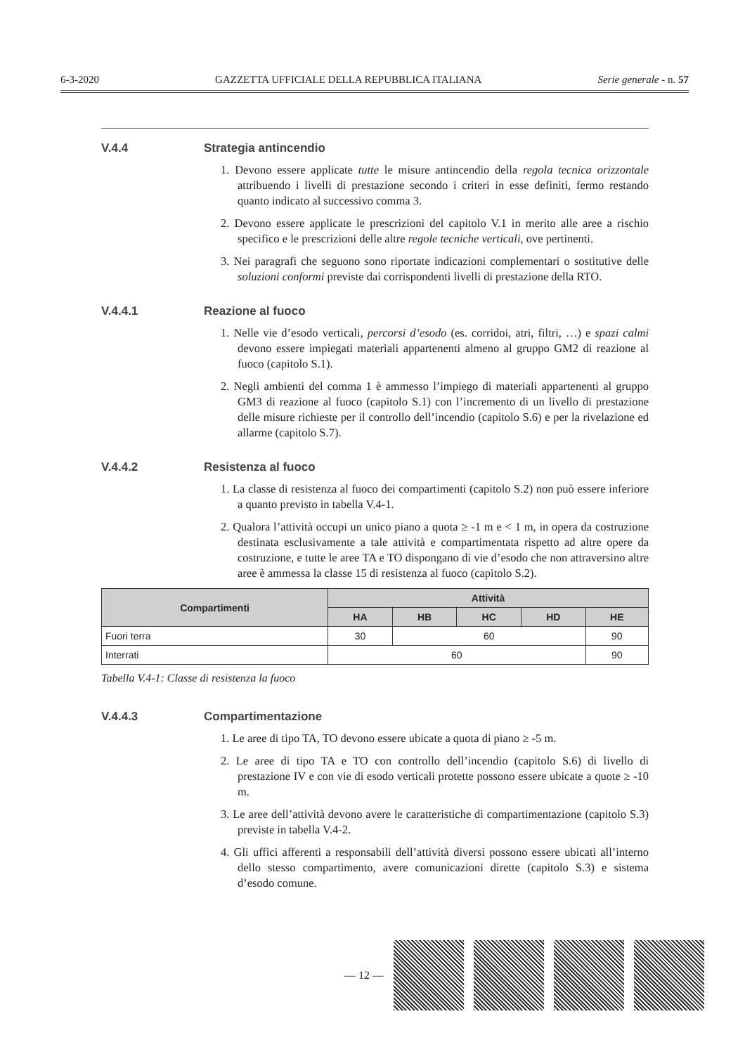6-3-2020 GAZZETTA UFFICIALE DELLA REPUBBLICA ITALIANA Serie generale - n. 57
V.4.4 Strategia antincendio
1. Devono essere applicate tutte le misure antincendio della regola tecnica orizzontale attribuendo i livelli di prestazione secondo i criteri in esse definiti, fermo restando quanto indicato al successivo comma 3.
2. Devono essere applicate le prescrizioni del capitolo V.1 in merito alle aree a rischio specifico e le prescrizioni delle altre regole tecniche verticali, ove pertinenti.
3. Nei paragrafi che seguono sono riportate indicazioni complementari o sostitutive delle soluzioni conformi previste dai corrispondenti livelli di prestazione della RTO.
V.4.4.1 Reazione al fuoco
1. Nelle vie d’esodo verticali, percorsi d’esodo (es. corridoi, atri, filtri, …) e spazi calmi devono essere impiegati materiali appartenenti almeno al gruppo GM2 di reazione al fuoco (capitolo S.1).
2. Negli ambienti del comma 1 è ammesso l’impiego di materiali appartenenti al gruppo GM3 di reazione al fuoco (capitolo S.1) con l’incremento di un livello di prestazione delle misure richieste per il controllo dell’incendio (capitolo S.6) e per la rivelazione ed allarme (capitolo S.7).
V.4.4.2 Resistenza al fuoco
1. La classe di resistenza al fuoco dei compartimenti (capitolo S.2) non può essere inferiore a quanto previsto in tabella V.4-1.
2. Qualora l’attività occupi un unico piano a quota ≥ -1 m e < 1 m, in opera da costruzione destinata esclusivamente a tale attività e compartimentata rispetto ad altre opere da costruzione, e tutte le aree TA e TO dispongano di vie d’esodo che non attraversino altre aree è ammessa la classe 15 di resistenza al fuoco (capitolo S.2).
| Compartimenti | Attività | | | | |
| --- | --- | --- | --- | --- | --- |
| | HA | HB | HC | HD | HE |
| Fuori terra | 30 | 60 | | | 90 |
| Interrati | 60 | | | | 90 |
Tabella V.4-1: Classe di resistenza la fuoco
V.4.4.3 Compartimentazione
1. Le aree di tipo TA, TO devono essere ubicate a quota di piano ≥ -5 m.
2. Le aree di tipo TA e TO con controllo dell’incendio (capitolo S.6) di livello di prestazione IV e con vie di esodo verticali protette possono essere ubicate a quote ≥ -10 m.
3. Le aree dell’attività devono avere le caratteristiche di compartimentazione (capitolo S.3) previste in tabella V.4-2.
4. Gli uffici afferenti a responsabili dell’attività diversi possono essere ubicati all’interno dello stesso compartimento, avere comunicazioni dirette (capitolo S.3) e sistema d’esodo comune.
— 12 —